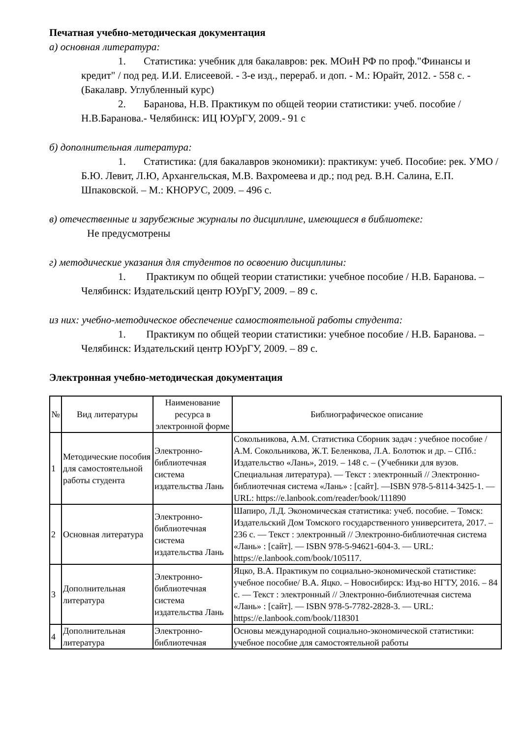Печатная учебно-методическая документация
а) основная литература:
1. Статистика: учебник для бакалавров: рек. МОиН РФ по проф."Финансы и кредит" / под ред. И.И. Елисеевой. - 3-е изд., перераб. и доп. - М.: Юрайт, 2012. - 558 с. - (Бакалавр. Углубленный курс)
2. Баранова, Н.В. Практикум по общей теории статистики: учеб. пособие / Н.В.Баранова.- Челябинск: ИЦ ЮУрГУ, 2009.- 91 с
б) дополнительная литература:
1. Статистика: (для бакалавров экономики): практикум: учеб. Пособие: рек. УМО / Б.Ю. Левит, Л.Ю, Архангельская, М.В. Вахромеева и др.; под ред. В.Н. Салина, Е.П. Шпаковской. – М.: КНОРУС, 2009. – 496 с.
в) отечественные и зарубежные журналы по дисциплине, имеющиеся в библиотеке:
Не предусмотрены
г) методические указания для студентов по освоению дисциплины:
1. Практикум по общей теории статистики: учебное пособие / Н.В. Баранова. – Челябинск: Издательский центр ЮУрГУ, 2009. – 89 с.
из них: учебно-методическое обеспечение самостоятельной работы студента:
1. Практикум по общей теории статистики: учебное пособие / Н.В. Баранова. – Челябинск: Издательский центр ЮУрГУ, 2009. – 89 с.
Электронная учебно-методическая документация
| № | Вид литературы | Наименование ресурса в электронной форме | Библиографическое описание |
| --- | --- | --- | --- |
| 1 | Методические пособия для самостоятельной работы студента | Электронно-библиотечная система издательства Лань | Сокольникова, А.М. Статистика Сборник задач : учебное пособие / А.М. Сокольникова, Ж.Т. Беленкова, Л.А. Болотюк и др. – СПб.: Издательство «Лань», 2019. – 148 с. – (Учебники для вузов. Специальная литература). — Текст : электронный // Электронно-библиотечная система «Лань» : [сайт]. —ISBN 978-5-8114-3425-1. — URL: https://e.lanbook.com/reader/book/111890 |
| 2 | Основная литература | Электронно-библиотечная система издательства Лань | Шапиро, Л.Д. Экономическая статистика: учеб. пособие. – Томск: Издательский Дом Томского государственного университета, 2017. – 236 с. — Текст : электронный // Электронно-библиотечная система «Лань» : [сайт]. — ISBN 978-5-94621-604-3. — URL: https://e.lanbook.com/book/105117. |
| 3 | Дополнительная литература | Электронно-библиотечная система издательства Лань | Яцко, В.А. Практикум по социально-экономической статистике: учебное пособие/ В.А. Яцко. – Новосибирск: Изд-во НГТУ, 2016. – 84 с. — Текст : электронный // Электронно-библиотечная система «Лань» : [сайт]. — ISBN 978-5-7782-2828-3. — URL: https://e.lanbook.com/book/118301 |
| 4 | Дополнительная литература | Электронно-библиотечная | Основы международной социально-экономической статистики: учебное пособие для самостоятельной работы |